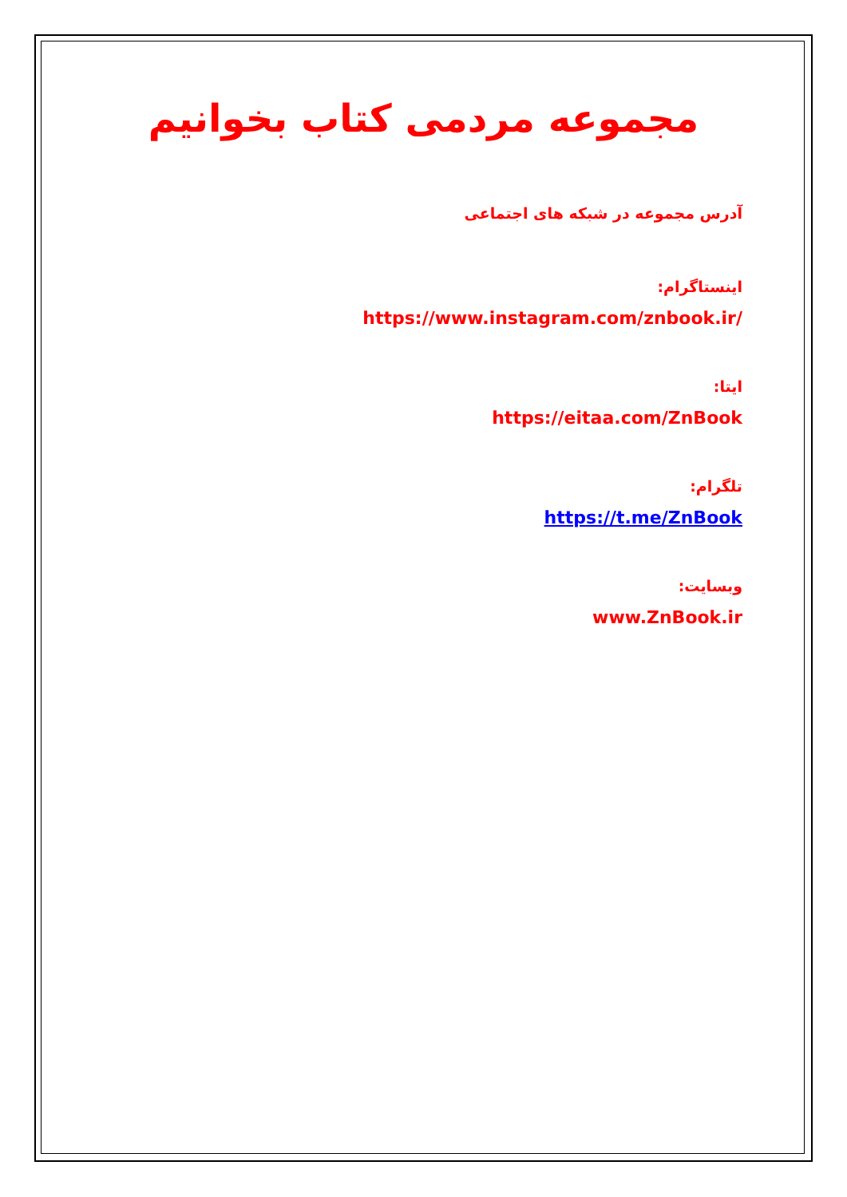مجموعه مردمی کتاب بخوانیم
آدرس مجموعه در شبکه های اجتماعی
اینستاگرام:
https://www.instagram.com/znbook.ir/
ایتا:
https://eitaa.com/ZnBook
تلگرام:
https://t.me/ZnBook
وبسایت:
www.ZnBook.ir